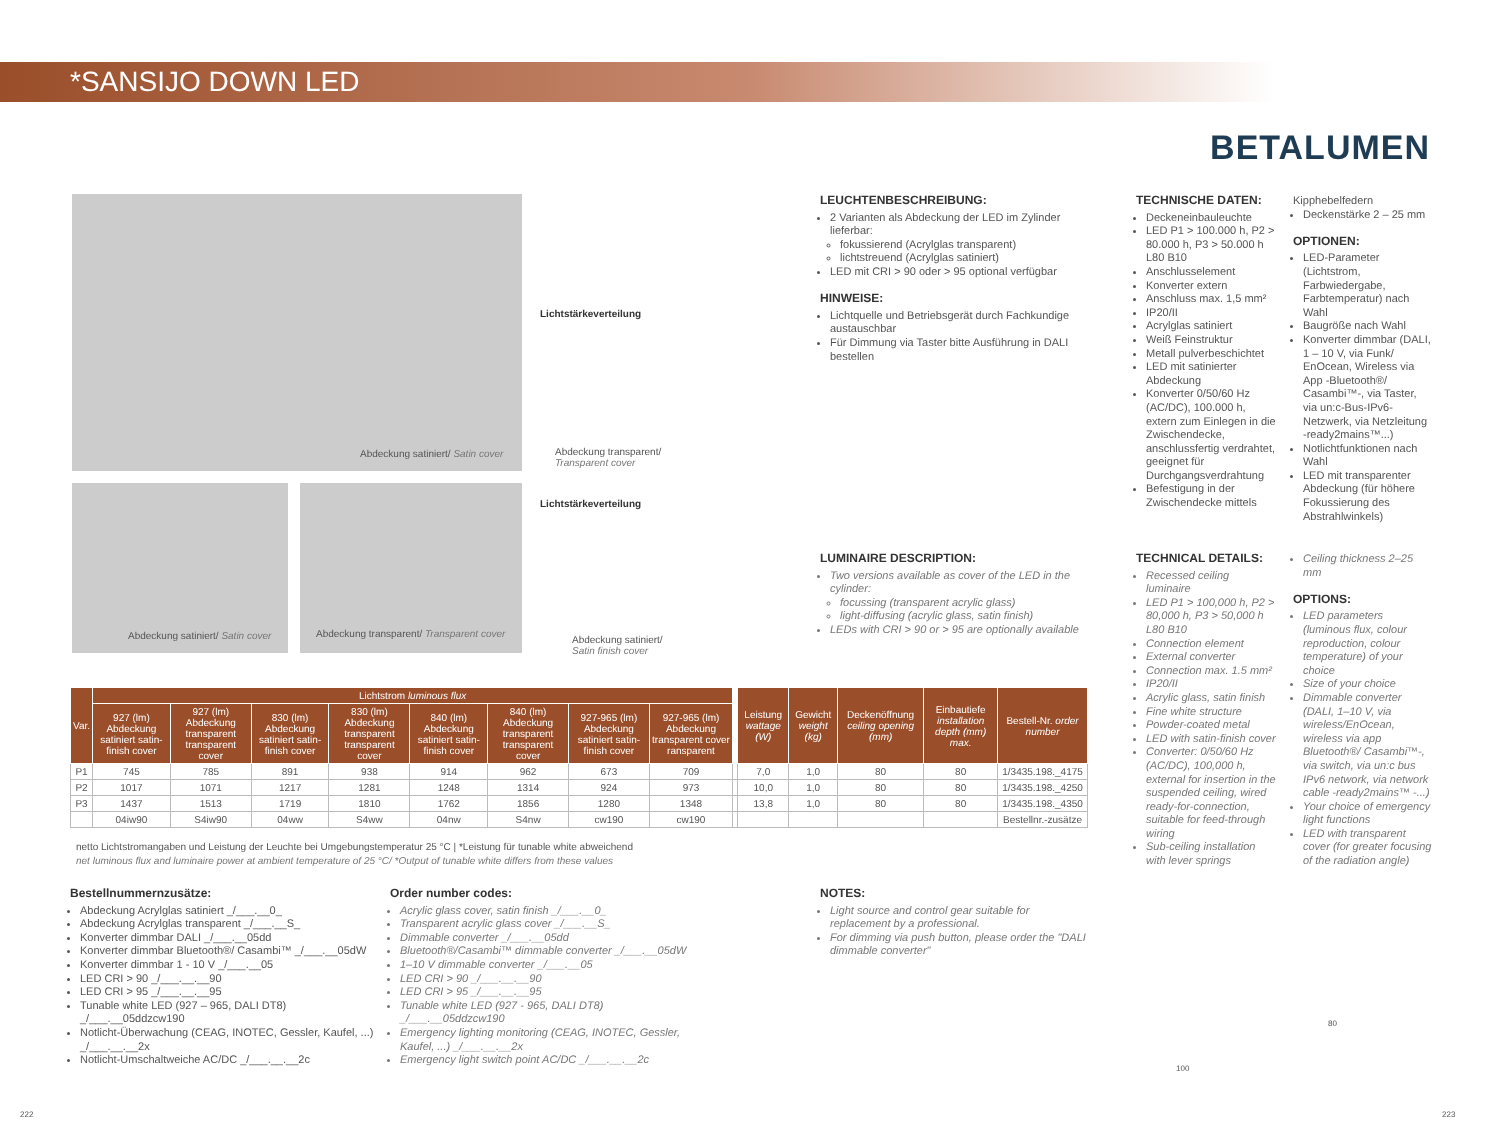*SANSIJO DOWN LED
BETALUMEN
Abdeckung satiniert/ Satin cover
Lichtstärkeverteilung
Abdeckung transparent/
Transparent cover
Abdeckung satiniert/ Satin cover
Abdeckung transparent/ Transparent cover
Lichtstärkeverteilung
Abdeckung satiniert/
Satin finish cover
LEUCHTENBESCHREIBUNG:
2 Varianten als Abdeckung der LED im Zylinder lieferbar:
fokussierend (Acrylglas transparent)
lichtstreuend (Acrylglas satiniert)
LED mit CRI > 90 oder > 95 optional verfügbar
HINWEISE:
Lichtquelle und Betriebsgerät durch Fachkundige austauschbar
Für Dimmung via Taster bitte Ausführung in DALI bestellen
LUMINAIRE DESCRIPTION:
Two versions available as cover of the LED in the cylinder:
focussing (transparent acrylic glass)
light-diffusing (acrylic glass, satin finish)
LEDs with CRI > 90 or > 95 are optionally available
TECHNISCHE DATEN:
Deckeneinbauleuchte
LED P1 > 100.000 h, P2 > 80.000 h, P3 > 50.000 h L80 B10
Anschlusselement
Konverter extern
Anschluss max. 1,5 mm²
IP20/II
Acrylglas satiniert
Weiß Feinstruktur
Metall pulverbeschichtet
LED mit satinierter Abdeckung
Konverter 0/50/60 Hz (AC/DC), 100.000 h, extern zum Einlegen in die Zwischendecke, anschlussfertig verdrahtet, geeignet für Durchgangsverdrahtung
Befestigung in der Zwischendecke mittels
Kipphebelfedern
Deckenstärke 2 – 25 mm
OPTIONEN:
LED-Parameter (Lichtstrom, Farbwiedergabe, Farbtemperatur) nach Wahl
Baugröße nach Wahl
Konverter dimmbar (DALI, 1 – 10 V, via Funk/ EnOcean, Wireless via App -Bluetooth®/ Casambi™-, via Taster, via un:c-Bus-IPv6-Netzwerk, via Netzleitung -ready2mains™...)
Notlichtfunktionen nach Wahl
LED mit transparenter Abdeckung (für höhere Fokussierung des Abstrahlwinkels)
TECHNICAL DETAILS:
Recessed ceiling luminaire
LED P1 > 100,000 h, P2 > 80,000 h, P3 > 50,000 h L80 B10
Connection element
External converter
Connection max. 1.5 mm²
IP20/II
Acrylic glass, satin finish
Fine white structure
Powder-coated metal
LED with satin-finish cover
Converter: 0/50/60 Hz (AC/DC), 100,000 h, external for insertion in the suspended ceiling, wired ready-for-connection, suitable for feed-through wiring
Sub-ceiling installation with lever springs
Ceiling thickness 2–25 mm
OPTIONS:
LED parameters (luminous flux, colour reproduction, colour temperature) of your choice
Size of your choice
Dimmable converter (DALI, 1–10 V, via wireless/EnOcean, wireless via app Bluetooth®/ Casambi™-, via switch, via un:c bus IPv6 network, via network cable -ready2mains™ -...)
Your choice of emergency light functions
LED with transparent cover (for greater focusing of the radiation angle)
| Var. | Lichtstrom luminous flux | | | | | | | | | Leistung wattage (W) | Gewicht weight (kg) | Deckenöffnung ceiling opening (mm) | Einbautiefe installation depth (mm) max. | Bestell-Nr. order number |
| --- | --- | --- | --- | --- | --- | --- | --- | --- | --- | --- | --- | --- | --- | --- |
| | 927 (lm) Abdeckung satiniert satin-finish cover | 927 (lm) Abdeckung transparent transparent cover | 830 (lm) Abdeckung satiniert satin-finish cover | 830 (lm) Abdeckung transparent transparent cover | 840 (lm) Abdeckung satiniert satin-finish cover | 840 (lm) Abdeckung transparent transparent cover | 927-965 (lm) Abdeckung satiniert satin-finish cover | 927-965 (lm) Abdeckung transparent cover ransparent | | | | | | |
| P1 | 745 | 785 | 891 | 938 | 914 | 962 | 673 | 709 | | 7,0 | 1,0 | 80 | 80 | 1/3435.198._4175 |
| P2 | 1017 | 1071 | 1217 | 1281 | 1248 | 1314 | 924 | 973 | | 10,0 | 1,0 | 80 | 80 | 1/3435.198._4250 |
| P3 | 1437 | 1513 | 1719 | 1810 | 1762 | 1856 | 1280 | 1348 | | 13,8 | 1,0 | 80 | 80 | 1/3435.198._4350 |
| | 04iw90 | S4iw90 | 04ww | S4ww | 04nw | S4nw | cw190 | cw190 | | | | | | Bestellnr.-zusätze |
netto Lichtstromangaben und Leistung der Leuchte bei Umgebungstemperatur 25 °C | *Leistung für tunable white abweichend
net luminous flux and luminaire power at ambient temperature of 25 °C/ *Output of tunable white differs from these values
Bestellnummernzusätze:
Abdeckung Acrylglas satiniert _/___.__0_
Abdeckung Acrylglas transparent _/___.__S_
Konverter dimmbar DALI _/___.__05dd
Konverter dimmbar Bluetooth®/ Casambi™ _/___.__05dW
Konverter dimmbar 1 - 10 V _/___.__05
LED CRI > 90 _/___.__.__90
LED CRI > 95 _/___.__.__95
Tunable white LED (927 – 965, DALI DT8) _/___.__05ddzcw190
Notlicht-Überwachung (CEAG, INOTEC, Gessler, Kaufel, ...) _/___.__.__2x
Notlicht-Umschaltweiche AC/DC _/___.__.__2c
Order number codes:
Acrylic glass cover, satin finish _/___.__0_
Transparent acrylic glass cover _/___.__S_
Dimmable converter _/___.__05dd
Bluetooth®/Casambi™ dimmable converter _/___.__05dW
1–10 V dimmable converter _/___.__05
LED CRI > 90 _/___.__.__90
LED CRI > 95 _/___.__.__95
Tunable white LED (927 - 965, DALI DT8) _/___.__05ddzcw190
Emergency lighting monitoring (CEAG, INOTEC, Gessler, Kaufel, ...) _/___.__.__2x
Emergency light switch point AC/DC _/___.__.__2c
NOTES:
Light source and control gear suitable for replacement by a professional.
For dimming via push button, please order the "DALI dimmable converter"
100
80
222 223